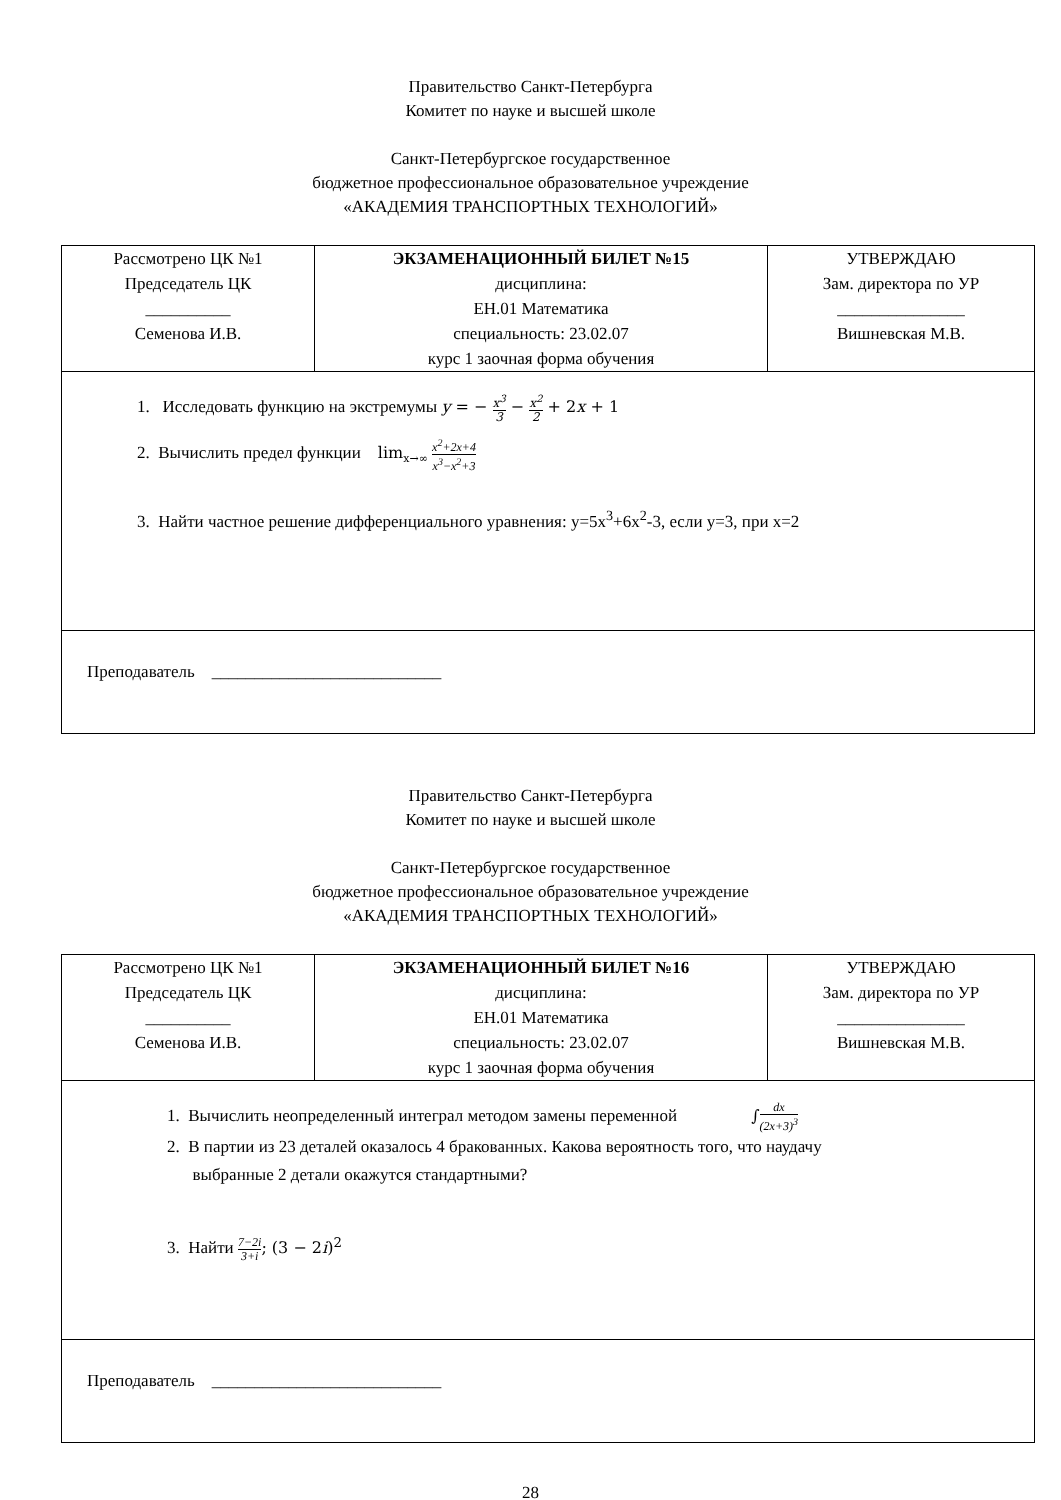Правительство Санкт-Петербурга
Комитет по науке и высшей школе
Санкт-Петербургское государственное
бюджетное профессиональное образовательное учреждение
«АКАДЕМИЯ ТРАНСПОРТНЫХ ТЕХНОЛОГИЙ»
| Рассмотрено ЦК №1 Председатель ЦК __________ Семенова И.В. | ЭКЗАМЕНАЦИОННЫЙ БИЛЕТ №15 дисциплина: ЕН.01 Математика специальность: 23.02.07 курс 1 заочная форма обучения | УТВЕРЖДАЮ Зам. директора по УР _______________ Вишневская М.В. |
| 1. Исследовать функцию на экстремумы y = − x<sup>3</sup> 3 − x<sup>2</sup> 2 + 2 x + 1 2. Вычислить предел функции lim<sub>x→∞</sub> x<sup>2</sup>+2x+4 x<sup>3</sup>−x<sup>2</sup>+3 3. Найти частное решение дифференциального уравнения: y=5x<sup>3</sup>+6x<sup>2</sup>-3, если y=3, при x=2 | | |
| Преподаватель ___________________________ | | |
Правительство Санкт-Петербурга
Комитет по науке и высшей школе
Санкт-Петербургское государственное
бюджетное профессиональное образовательное учреждение
«АКАДЕМИЯ ТРАНСПОРТНЫХ ТЕХНОЛОГИЙ»
| Рассмотрено ЦК №1 Председатель ЦК __________ Семенова И.В. | ЭКЗАМЕНАЦИОННЫЙ БИЛЕТ №16 дисциплина: ЕН.01 Математика специальность: 23.02.07 курс 1 заочная форма обучения | УТВЕРЖДАЮ Зам. директора по УР _______________ Вишневская М.В. |
| 1. Вычислить неопределенный интеграл методом замены переменной ∫ dx (2x+3)<sup>3</sup> 2. В партии из 23 деталей оказалось 4 бракованных. Какова вероятность того, что наудачу выбранные 2 детали окажутся стандартными? 3. Найти 7−2i 3+i ; (3 − 2 i )<sup>2</sup> | | |
| Преподаватель ___________________________ | | |
28